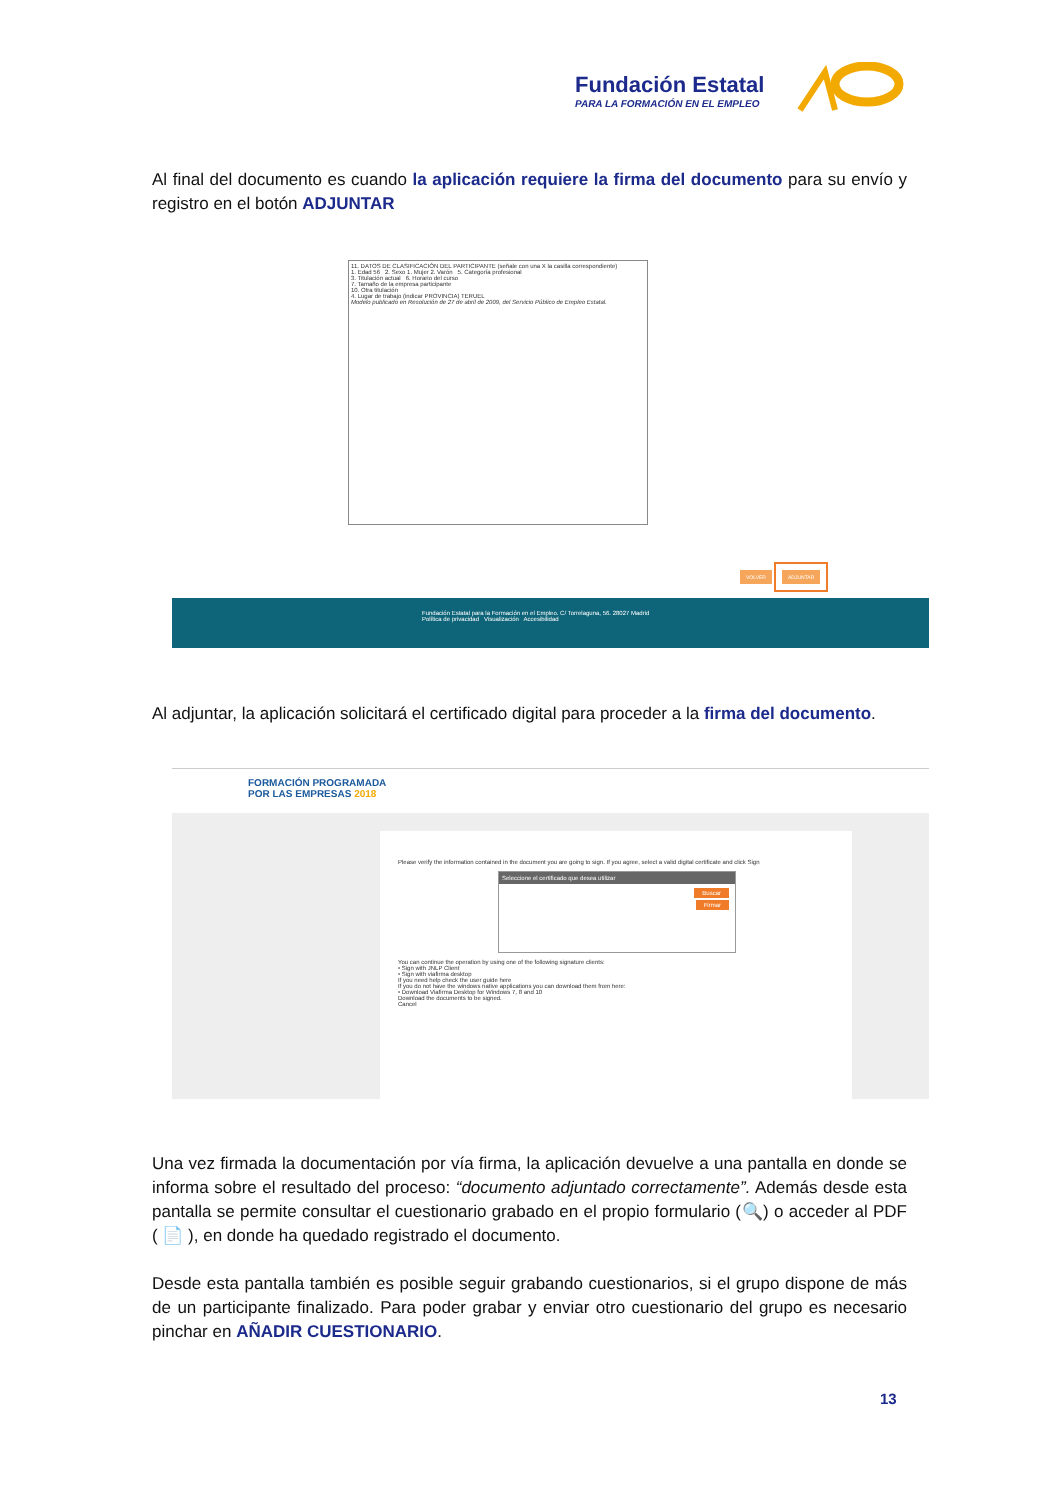Fundación Estatal
PARA LA FORMACIÓN EN EL EMPLEO
Al final del documento es cuando la aplicación requiere la firma del documento para su envío y registro en el botón ADJUNTAR
11. DATOS DE CLASIFICACIÓN DEL PARTICIPANTE (señale con una X la casilla correspondiente)
1. Edad 56 2. Sexo 1. Mujer 2. Varón 5. Categoría profesional
3. Titulación actual 6. Horario del curso
7. Tamaño de la empresa participante
10. Otra titulación
4. Lugar de trabajo (indicar PROVINCIA) TERUEL
Modelo publicado en Resolución de 27 de abril de 2009, del Servicio Público de Empleo Estatal.
VOLVER ADJUNTAR
Fundación Estatal para la Formación en el Empleo. C/ Torrelaguna, 56. 28027 Madrid
Política de privacidad Visualización Accesibilidad
Al adjuntar, la aplicación solicitará el certificado digital para proceder a la firma del documento.
FORMACIÓN PROGRAMADA
POR LAS EMPRESAS 2018
Please verify the information contained in the document you are going to sign. If you agree, select a valid digital certificate and click Sign
Seleccione el certificado que desea utilizar
Buscar
Firmar
You can continue the operation by using one of the following signature clients:
• Sign with JNLP Client
• Sign with viafirma desktop
If you need help check the user guide here
If you do not have the windows native applications you can download them from here:
• Download Viafirma Desktop for Windows 7, 8 and 10
Download the documents to be signed.
Cancel
Una vez firmada la documentación por vía firma, la aplicación devuelve a una pantalla en donde se informa sobre el resultado del proceso: “documento adjuntado correctamente”. Además desde esta pantalla se permite consultar el cuestionario grabado en el propio formulario (🔍) o acceder al PDF ( 📄 ), en donde ha quedado registrado el documento.
Desde esta pantalla también es posible seguir grabando cuestionarios, si el grupo dispone de más de un participante finalizado. Para poder grabar y enviar otro cuestionario del grupo es necesario pinchar en AÑADIR CUESTIONARIO.
13